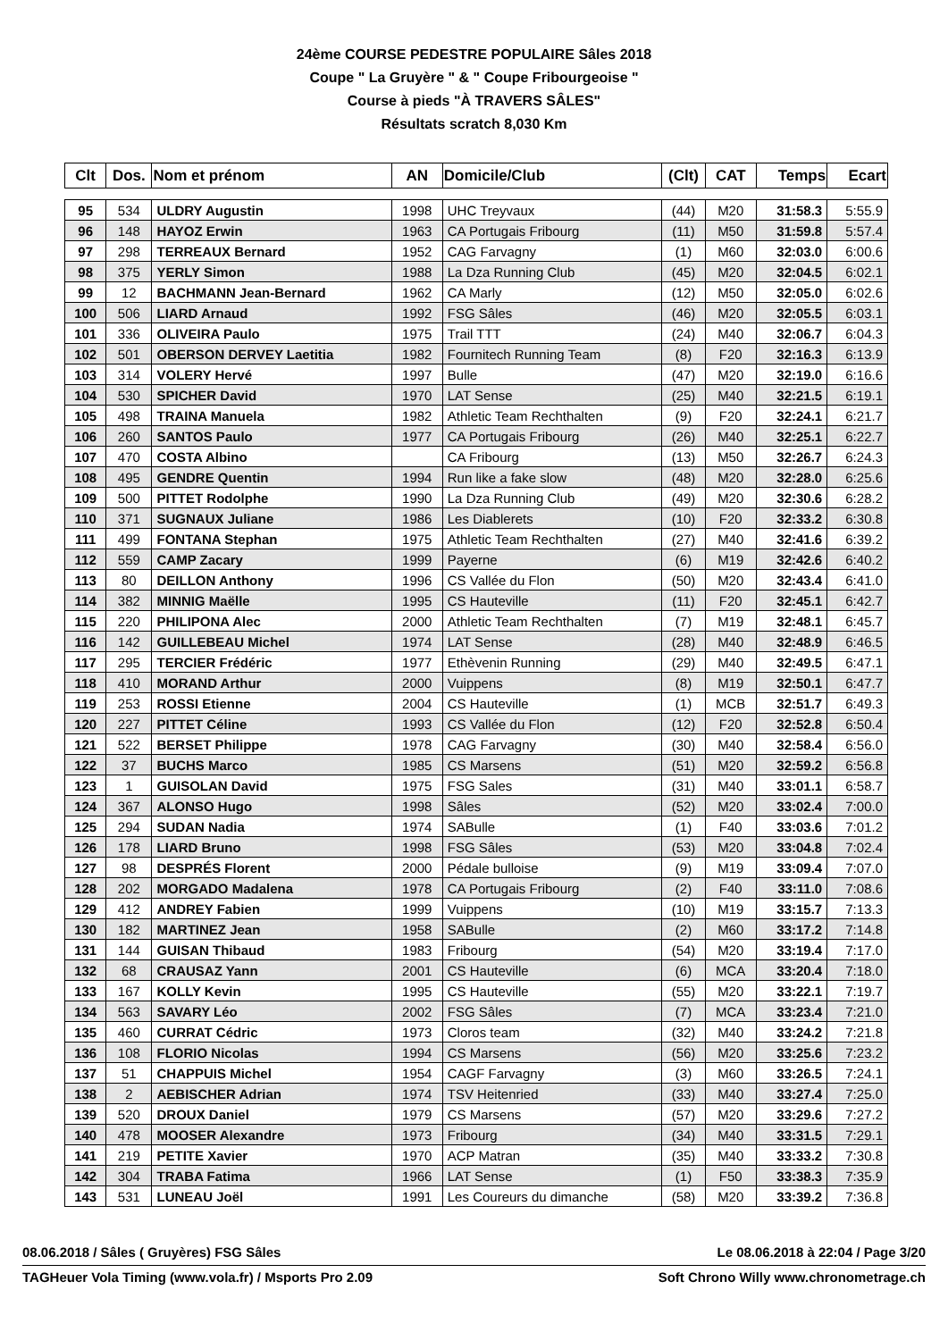24ème COURSE PEDESTRE POPULAIRE Sâles 2018
Coupe " La Gruyère " & " Coupe Fribourgeoise "
Course à pieds "À TRAVERS SÂLES"
Résultats scratch 8,030 Km
| Clt | Dos. | Nom et prénom | AN | Domicile/Club | (Clt) | CAT | Temps | Ecart |
| --- | --- | --- | --- | --- | --- | --- | --- | --- |
| 95 | 534 | ULDRY Augustin | 1998 | UHC Treyvaux | (44) | M20 | 31:58.3 | 5:55.9 |
| 96 | 148 | HAYOZ Erwin | 1963 | CA Portugais Fribourg | (11) | M50 | 31:59.8 | 5:57.4 |
| 97 | 298 | TERREAUX Bernard | 1952 | CAG Farvagny | (1) | M60 | 32:03.0 | 6:00.6 |
| 98 | 375 | YERLY Simon | 1988 | La Dza Running Club | (45) | M20 | 32:04.5 | 6:02.1 |
| 99 | 12 | BACHMANN Jean-Bernard | 1962 | CA Marly | (12) | M50 | 32:05.0 | 6:02.6 |
| 100 | 506 | LIARD Arnaud | 1992 | FSG Sâles | (46) | M20 | 32:05.5 | 6:03.1 |
| 101 | 336 | OLIVEIRA Paulo | 1975 | Trail TTT | (24) | M40 | 32:06.7 | 6:04.3 |
| 102 | 501 | OBERSON DERVEY Laetitia | 1982 | Fournitech Running Team | (8) | F20 | 32:16.3 | 6:13.9 |
| 103 | 314 | VOLERY Hervé | 1997 | Bulle | (47) | M20 | 32:19.0 | 6:16.6 |
| 104 | 530 | SPICHER David | 1970 | LAT Sense | (25) | M40 | 32:21.5 | 6:19.1 |
| 105 | 498 | TRAINA Manuela | 1982 | Athletic Team Rechthalten | (9) | F20 | 32:24.1 | 6:21.7 |
| 106 | 260 | SANTOS Paulo | 1977 | CA Portugais Fribourg | (26) | M40 | 32:25.1 | 6:22.7 |
| 107 | 470 | COSTA Albino | | CA Fribourg | (13) | M50 | 32:26.7 | 6:24.3 |
| 108 | 495 | GENDRE Quentin | 1994 | Run like a fake slow | (48) | M20 | 32:28.0 | 6:25.6 |
| 109 | 500 | PITTET Rodolphe | 1990 | La Dza Running Club | (49) | M20 | 32:30.6 | 6:28.2 |
| 110 | 371 | SUGNAUX Juliane | 1986 | Les Diablerets | (10) | F20 | 32:33.2 | 6:30.8 |
| 111 | 499 | FONTANA Stephan | 1975 | Athletic Team Rechthalten | (27) | M40 | 32:41.6 | 6:39.2 |
| 112 | 559 | CAMP Zacary | 1999 | Payerne | (6) | M19 | 32:42.6 | 6:40.2 |
| 113 | 80 | DEILLON Anthony | 1996 | CS Vallée du Flon | (50) | M20 | 32:43.4 | 6:41.0 |
| 114 | 382 | MINNIG Maëlle | 1995 | CS Hauteville | (11) | F20 | 32:45.1 | 6:42.7 |
| 115 | 220 | PHILIPONA Alec | 2000 | Athletic Team Rechthalten | (7) | M19 | 32:48.1 | 6:45.7 |
| 116 | 142 | GUILLEBEAU Michel | 1974 | LAT Sense | (28) | M40 | 32:48.9 | 6:46.5 |
| 117 | 295 | TERCIER Frédéric | 1977 | Ethèvenin Running | (29) | M40 | 32:49.5 | 6:47.1 |
| 118 | 410 | MORAND Arthur | 2000 | Vuippens | (8) | M19 | 32:50.1 | 6:47.7 |
| 119 | 253 | ROSSI Etienne | 2004 | CS Hauteville | (1) | MCB | 32:51.7 | 6:49.3 |
| 120 | 227 | PITTET Céline | 1993 | CS Vallée du Flon | (12) | F20 | 32:52.8 | 6:50.4 |
| 121 | 522 | BERSET Philippe | 1978 | CAG Farvagny | (30) | M40 | 32:58.4 | 6:56.0 |
| 122 | 37 | BUCHS Marco | 1985 | CS Marsens | (51) | M20 | 32:59.2 | 6:56.8 |
| 123 | 1 | GUISOLAN David | 1975 | FSG Sales | (31) | M40 | 33:01.1 | 6:58.7 |
| 124 | 367 | ALONSO Hugo | 1998 | Sâles | (52) | M20 | 33:02.4 | 7:00.0 |
| 125 | 294 | SUDAN Nadia | 1974 | SABulle | (1) | F40 | 33:03.6 | 7:01.2 |
| 126 | 178 | LIARD Bruno | 1998 | FSG Sâles | (53) | M20 | 33:04.8 | 7:02.4 |
| 127 | 98 | DESPRÉS Florent | 2000 | Pédale bulloise | (9) | M19 | 33:09.4 | 7:07.0 |
| 128 | 202 | MORGADO Madalena | 1978 | CA Portugais Fribourg | (2) | F40 | 33:11.0 | 7:08.6 |
| 129 | 412 | ANDREY Fabien | 1999 | Vuippens | (10) | M19 | 33:15.7 | 7:13.3 |
| 130 | 182 | MARTINEZ Jean | 1958 | SABulle | (2) | M60 | 33:17.2 | 7:14.8 |
| 131 | 144 | GUISAN Thibaud | 1983 | Fribourg | (54) | M20 | 33:19.4 | 7:17.0 |
| 132 | 68 | CRAUSAZ Yann | 2001 | CS Hauteville | (6) | MCA | 33:20.4 | 7:18.0 |
| 133 | 167 | KOLLY Kevin | 1995 | CS Hauteville | (55) | M20 | 33:22.1 | 7:19.7 |
| 134 | 563 | SAVARY Léo | 2002 | FSG Sâles | (7) | MCA | 33:23.4 | 7:21.0 |
| 135 | 460 | CURRAT Cédric | 1973 | Cloros team | (32) | M40 | 33:24.2 | 7:21.8 |
| 136 | 108 | FLORIO Nicolas | 1994 | CS Marsens | (56) | M20 | 33:25.6 | 7:23.2 |
| 137 | 51 | CHAPPUIS Michel | 1954 | CAGF Farvagny | (3) | M60 | 33:26.5 | 7:24.1 |
| 138 | 2 | AEBISCHER Adrian | 1974 | TSV Heitenried | (33) | M40 | 33:27.4 | 7:25.0 |
| 139 | 520 | DROUX Daniel | 1979 | CS Marsens | (57) | M20 | 33:29.6 | 7:27.2 |
| 140 | 478 | MOOSER Alexandre | 1973 | Fribourg | (34) | M40 | 33:31.5 | 7:29.1 |
| 141 | 219 | PETITE Xavier | 1970 | ACP Matran | (35) | M40 | 33:33.2 | 7:30.8 |
| 142 | 304 | TRABA Fatima | 1966 | LAT Sense | (1) | F50 | 33:38.3 | 7:35.9 |
| 143 | 531 | LUNEAU Joël | 1991 | Les Coureurs du dimanche | (58) | M20 | 33:39.2 | 7:36.8 |
08.06.2018 / Sâles ( Gruyères) FSG Sâles Le 08.06.2018 à 22:04 / Page 3/20
TAGHeuer Vola Timing (www.vola.fr) / Msports Pro 2.09 Soft Chrono Willy www.chronometrage.ch